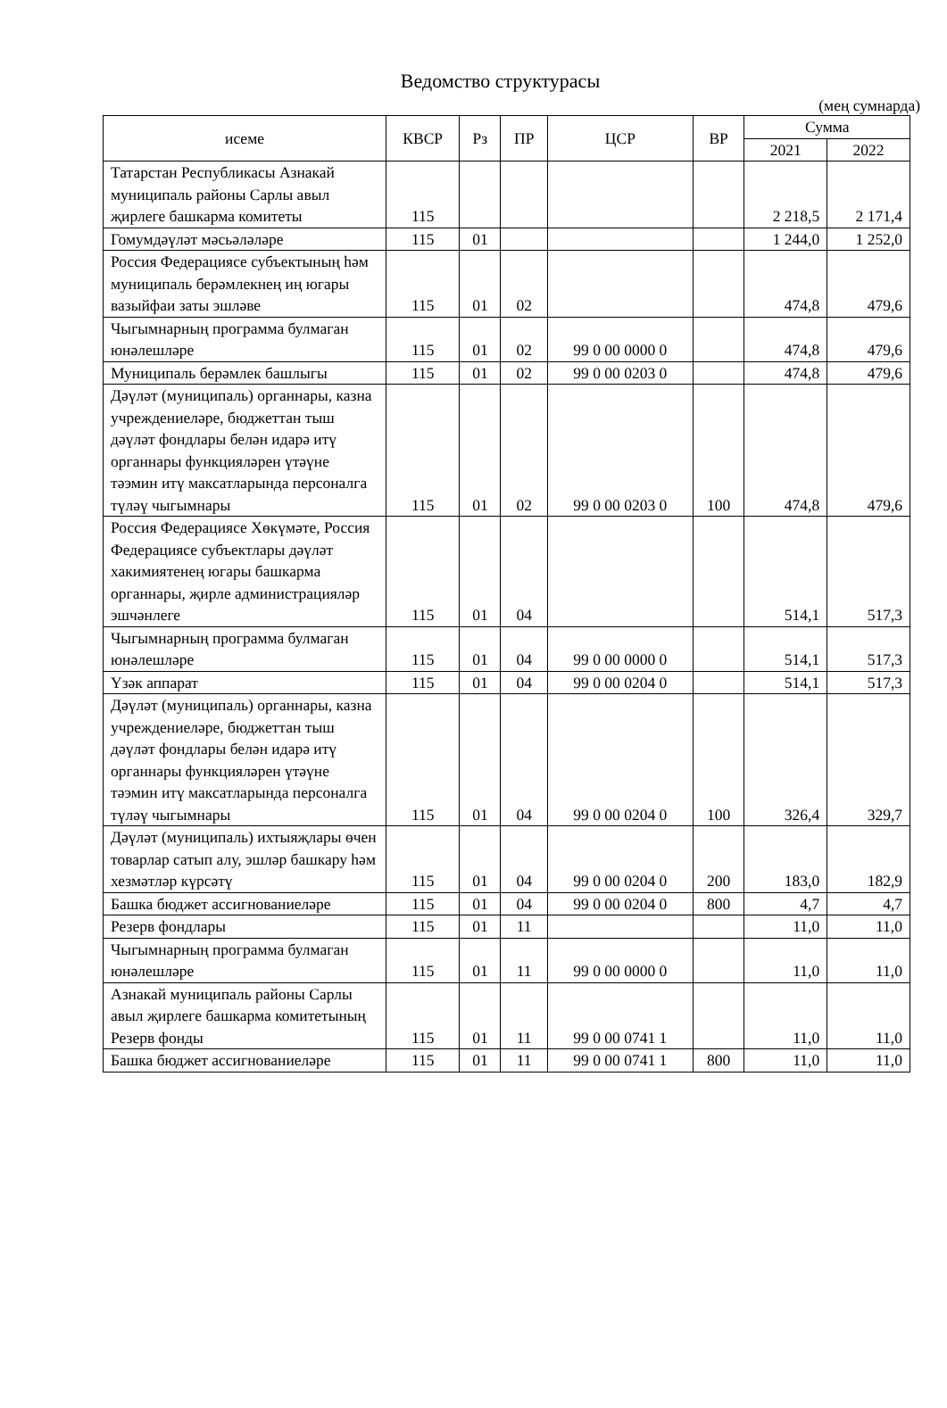Ведомство структурасы
(мең сумнарда)
| исеме | КВСР | Рз | ПР | ЦСР | ВР | Сумма | |
| --- | --- | --- | --- | --- | --- | --- | --- |
| | | | | | | 2021 | 2022 |
| Татарстан Республикасы Азнакай муниципаль районы Сарлы авыл җирлеге башкарма комитеты | 115 | | | | | 2 218,5 | 2 171,4 |
| Гомумдәүләт мәсьәләләре | 115 | 01 | | | | 1 244,0 | 1 252,0 |
| Россия Федерациясе субъектының һәм муниципаль берәмлекнең иң югары вазыйфаи заты эшләве | 115 | 01 | 02 | | | 474,8 | 479,6 |
| Чыгымнарның программа булмаган юнәлешләре | 115 | 01 | 02 | 99 0 00 0000 0 | | 474,8 | 479,6 |
| Муниципаль берәмлек башлыгы | 115 | 01 | 02 | 99 0 00 0203 0 | | 474,8 | 479,6 |
| Дәүләт (муниципаль) органнары, казна учреждениеләре, бюджеттан тыш дәүләт фондлары белән идарә итү органнары функцияләрен үтәүне тәэмин итү максатларында персоналга түләү чыгымнары | 115 | 01 | 02 | 99 0 00 0203 0 | 100 | 474,8 | 479,6 |
| Россия Федерациясе Хөкүмәте, Россия Федерациясе субъектлары дәүләт хакимиятенең югары башкарма органнары, җирле администрацияләр эшчәнлеге | 115 | 01 | 04 | | | 514,1 | 517,3 |
| Чыгымнарның программа булмаган юнәлешләре | 115 | 01 | 04 | 99 0 00 0000 0 | | 514,1 | 517,3 |
| Үзәк аппарат | 115 | 01 | 04 | 99 0 00 0204 0 | | 514,1 | 517,3 |
| Дәүләт (муниципаль) органнары, казна учреждениеләре, бюджеттан тыш дәүләт фондлары белән идарә итү органнары функцияләрен үтәүне тәэмин итү максатларында персоналга түләү чыгымнары | 115 | 01 | 04 | 99 0 00 0204 0 | 100 | 326,4 | 329,7 |
| Дәүләт (муниципаль) ихтыяҗлары өчен товарлар сатып алу, эшләр башкару һәм хезмәтләр күрсәтү | 115 | 01 | 04 | 99 0 00 0204 0 | 200 | 183,0 | 182,9 |
| Башка бюджет ассигнованиеләре | 115 | 01 | 04 | 99 0 00 0204 0 | 800 | 4,7 | 4,7 |
| Резерв фондлары | 115 | 01 | 11 | | | 11,0 | 11,0 |
| Чыгымнарның программа булмаган юнәлешләре | 115 | 01 | 11 | 99 0 00 0000 0 | | 11,0 | 11,0 |
| Азнакай муниципаль районы Сарлы авыл җирлеге башкарма комитетының Резерв фонды | 115 | 01 | 11 | 99 0 00 0741 1 | | 11,0 | 11,0 |
| Башка бюджет ассигнованиеләре | 115 | 01 | 11 | 99 0 00 0741 1 | 800 | 11,0 | 11,0 |